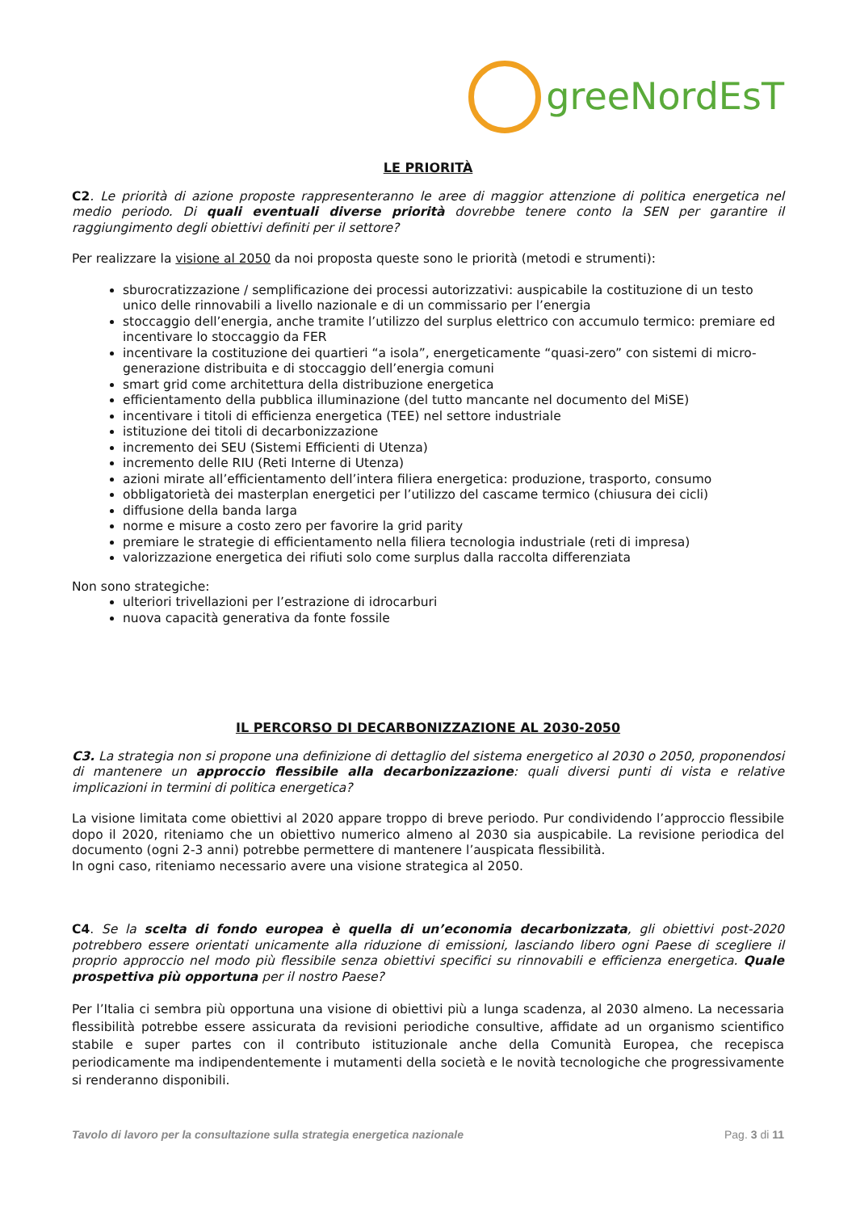greeNordEsT
LE PRIORITÀ
C2. Le priorità di azione proposte rappresenteranno le aree di maggior attenzione di politica energetica nel medio periodo. Di quali eventuali diverse priorità dovrebbe tenere conto la SEN per garantire il raggiungimento degli obiettivi definiti per il settore?
Per realizzare la visione al 2050 da noi proposta queste sono le priorità (metodi e strumenti):
sburocratizzazione / semplificazione dei processi autorizzativi: auspicabile la costituzione di un testo unico delle rinnovabili a livello nazionale e di un commissario per l’energia
stoccaggio dell’energia, anche tramite l’utilizzo del surplus elettrico con accumulo termico: premiare ed incentivare lo stoccaggio da FER
incentivare la costituzione dei quartieri “a isola”, energeticamente “quasi-zero” con sistemi di micro-generazione distribuita e di stoccaggio dell’energia comuni
smart grid come architettura della distribuzione energetica
efficientamento della pubblica illuminazione (del tutto mancante nel documento del MiSE)
incentivare i titoli di efficienza energetica (TEE) nel settore industriale
istituzione dei titoli di decarbonizzazione
incremento dei SEU (Sistemi Efficienti di Utenza)
incremento delle RIU (Reti Interne di Utenza)
azioni mirate all’efficientamento dell’intera filiera energetica: produzione, trasporto, consumo
obbligatorietà dei masterplan energetici per l’utilizzo del cascame termico (chiusura dei cicli)
diffusione della banda larga
norme e misure a costo zero per favorire la grid parity
premiare le strategie di efficientamento nella filiera tecnologia industriale (reti di impresa)
valorizzazione energetica dei rifiuti solo come surplus dalla raccolta differenziata
Non sono strategiche:
ulteriori trivellazioni per l’estrazione di idrocarburi
nuova capacità generativa da fonte fossile
IL PERCORSO DI DECARBONIZZAZIONE AL 2030-2050
C3. La strategia non si propone una definizione di dettaglio del sistema energetico al 2030 o 2050, proponendosi di mantenere un approccio flessibile alla decarbonizzazione: quali diversi punti di vista e relative implicazioni in termini di politica energetica?
La visione limitata come obiettivi al 2020 appare troppo di breve periodo. Pur condividendo l’approccio flessibile dopo il 2020, riteniamo che un obiettivo numerico almeno al 2030 sia auspicabile. La revisione periodica del documento (ogni 2-3 anni) potrebbe permettere di mantenere l’auspicata flessibilità.
In ogni caso, riteniamo necessario avere una visione strategica al 2050.
C4. Se la scelta di fondo europea è quella di un’economia decarbonizzata, gli obiettivi post-2020 potrebbero essere orientati unicamente alla riduzione di emissioni, lasciando libero ogni Paese di scegliere il proprio approccio nel modo più flessibile senza obiettivi specifici su rinnovabili e efficienza energetica. Quale prospettiva più opportuna per il nostro Paese?
Per l’Italia ci sembra più opportuna una visione di obiettivi più a lunga scadenza, al 2030 almeno. La necessaria flessibilità potrebbe essere assicurata da revisioni periodiche consultive, affidate ad un organismo scientifico stabile e super partes con il contributo istituzionale anche della Comunità Europea, che recepisca periodicamente ma indipendentemente i mutamenti della società e le novità tecnologiche che progressivamente si renderanno disponibili.
Tavolo di lavoro per la consultazione sulla strategia energetica nazionale Pag. 3 di 11